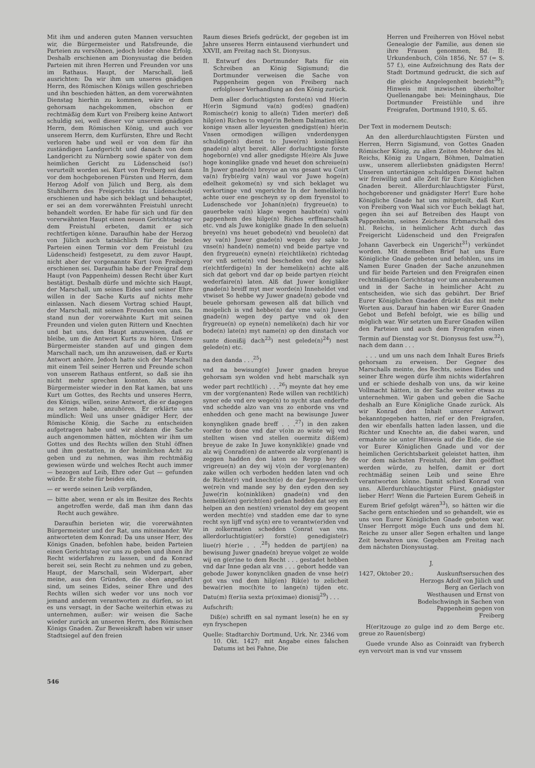Mit ihm und anderen guten Mannen versuchten wir, die Bürgermeister und Ratsfreunde, die Parteien zu versöhnen, jedoch leider ohne Erfolg. Deshalb erschienen am Dionysustag die beiden Parteien mit ihren Herren und Freunden vor uns im Rathaus. Haupt, der Marschall, ließ ausrichten: Da wir ihm um unseres gnädigen Herrn, des Römischen Königs willen geschrieben und ihn beschieden hätten, an dem vorerwähnten Dienstag hierhin zu kommen, wäre er dem gehorsam nachgekommen, obschon er rechtmäßig dem Kurt von Freiberg keine Antwort schuldig sei, weil dieser vor unserem gnädigen Herrn, dem Römischen König, und auch vor unserem Herrn, dem Kurfürsten, Ehre und Recht verloren habe und weil er von dem für ihn zuständigen Landgericht und danach von dem Landgericht zu Nürnberg sowie später von dem heimlichen Gericht zu Lüdenscheid (so!) verurteilt worden sei. Kurt von Freiberg sei dann vor dem hochgeborenen Fürsten und Herrn, dem Herzog Adolf von Jülich und Berg, als dem Stuhlherrn des Freigerichts (zu Lüdenscheid) erschienen und habe sich beklagt und behauptet, er sei an dem vorerwähnten Freistuhl unrecht behandelt worden. Er habe für sich und für den vorerwähnten Haupt einen neuen Gerichtstag vor dem Freistuhl erbeten, damit er sich rechtfertigen könne. Daraufhin habe der Herzog von Jülich auch tatsächlich für die beiden Parteien einen Termin vor dem Freistuhl (zu Lüdenscheid) festgesetzt, zu dem zuvor Haupt, nicht aber der vorgenannte Kurt (von Freiberg) erschienen sei. Daraufhin habe der Freigraf dem Haupt (von Pappenheim) dessen Recht über Kurt bestätigt. Deshalb dürfe und möchte sich Haupt, der Marschall, um seines Eides und seiner Ehre willen in der Sache Kurts auf nichts mehr einlassen. Nach diesem Vortrag schied Haupt, der Marschall, mit seinen Freunden von uns. Da stand nun der vorerwähnte Kurt mit seinen Freunden und vielen guten Rittern und Knechten und bat uns, den Haupt anzuweisen, daß er bleibe, um die Antwort Kurts zu hören. Unsere Bürgermeister standen auf und gingen dem Marschall nach, um ihn anzuweisen, daß er Kurts Antwort anhöre. Jedoch hatte sich der Marschall mit einem Teil seiner Herren und Freunde schon von unserem Rathaus entfernt, so daß sie ihn nicht mehr sprechen konnten. Als unsere Bürgermeister wieder in den Rat kamen, bat uns Kurt um Gottes, des Rechts und unseres Herrn, des Königs, willen, seine Antwort, die er dagegen zu setzen habe, anzuhören. Er erklärte uns mündlich: Weil uns unser gnädiger Herr, der Römische König, die Sache zu entscheiden aufgetragen habe und wir alsdann die Sache auch angenommen hätten, möchten wir ihm um Gottes und des Rechts willen den Stuhl öffnen und ihm gestatten, in der heimlichen Acht zu geben und zu nehmen, was ihm rechtmäßig gewiesen würde und welches Recht auch immer — bezogen auf Leib, Ehre oder Gut — gefunden würde. Er stehe für beides ein,
— er werde seinen Leib verpfänden,
— bitte aber, wenn er als im Besitze des Rechts angetroffen werde, daß man ihm dann das Recht auch gewähre.
Daraufhin berieten wir, die vorerwähnten Bürgermeister und der Rat, uns miteinander. Wir antworteten dem Konrad: Da uns unser Herr, des Königs Gnaden, befohlen habe, beiden Parteien einen Gerichtstag vor uns zu geben und ihnen ihr Recht widerfahren zu lassen, und da Konrad bereit sei, sein Recht zu nehmen und zu geben, Haupt, der Marschall, sein Widerpart, aber meine, aus den Gründen, die oben angeführt sind, um seines Eides, seiner Ehre und des Rechts willen sich weder vor uns noch vor jemand anderem verantworten zu dürfen, so ist es uns versagt, in der Sache weiterhin etwas zu unternehmen, außer: wir weisen die Sache wieder zurück an unseren Herrn, des Römischen Königs Gnaden. Zur Beweiskraft haben wir unser Stadtsiegel auf den freien
Raum dieses Briefs gedrückt, der gegeben ist im Jahre unseres Herrn eintausend vierhundert und XXVII, am Freitag nach St. Dionysus.
II. Entwurf des Dortmunder Rats für ein Schreiben an König Sigismund; die Dortmunder verweisen die Sache von Pappenheim gegen von Freiberg nach erfolgloser Verhandlung an den König zurück.
Dem aller dorluchtigsten forste(n) vnd H(er)n H(er)n Sigmund va(n) god(es) gnad(en) Romische(r) konig to alle(n) Tiden mer(er) deß hilg(en) Riches to vnge(r)n Behem Dalmatien etc. konige vnsen aller leyuesten gnedigst(en) h(er)n Vnsen ormodigen willigen vnderdenygen schuldige(n) dienst to Juwe(rn) koningliken gnade(n) altyt bereit. Aller dorluchtigste forste hogeborn(e) vnd aller gnedigste H(e)re Als Juwe hoge koninglike gnade vnd heuet don schreiue(n) In Juwer gnade(n) breyue an vns gesant wu Coirt va(n) fryb(e)rg va(n) waul vor Juwe hoge(n) edelheit gekome(n) sy vnd sich beklaget wu verkortinge vnd vngerichte In der hemelike(n) achte ouer ene gescheyn sy op dem fryenstol to Ludenschede vor Johan(n)e(n) frygreue(n) to gauerbeke va(n) klage wegen haubte(n) va(n) pappenhem des hilge(n) Riches erffmarschalk etc. vnd als Juwe koniglike gnade In den selue(n) breye(n) vns heuet gebode(n) vnd beuole(n) dat wy va(n) Juwer gnade(n) wegen dey sake to vnse(n) hande(n) neme(n) vnd beide partye vnd den frygreue(n) eyne(n) r(e)chtlike(n) richtedag vor vnß sette(n) vnd bescheden vnd dey sake r(e)chtferdige(n) In der hemelike(n) achte alß sich dat gebort vnd dar op beide partyen r(e)cht wederfaire(n) laten. Alß dat Juwer konigliker gnade(n) breiff myt mer worde(n) Inneheldet vnd vtwiset So hebbe wy Juwer gnade(n) gebode vnd beuele gehorsam gewesen alß dat billich vnd moigelich is vnd hebbe(n) dar vme va(n) Juwer gnade(n) wegen dey partye vnd ok den frygreue(n) op eyne(n) nemelike(n) dach hir vor bode(n) late(n) myt name(n) op den dinstach vor sunte dionißij dach<sup>23</sup>) nest gelede(n)<sup>24</sup>) nest gelede(n) etc.
na den danda . . .<sup>25</sup>)
vnd na bewisung(e) Juwer gnaden breyue gehorsam syn wolden vnd hebt marschalk syn weder part rechtl(ich) . . .<sup>26</sup>) meynte dat hey eme vm der vorg(enanten) Rede willen van rechtl(ich) syner ede vnd ere wege(n) to nycht stan enderfte vnd schedde alzo van vns zo enborde vns vnd enhedden och gene macht na bewisunge Juwer konyngliken gnade breff . . .<sup>27</sup>) in den zaken vorder to done vnd dar v(o)n zo wiste wij vnd stellten wisen vnd stellen ouermitz diß(em) breyue de zake In Juwe konynklik(e) gnade vnd alz wij Conrad(en) de antwerde alz vorg(enant) is zeggen hadden don laten so Reypp hey de vrigreue(n) an dey wij v(o)n der vorg(enanten) zake willen och verboden hedden laten vnd och de Richte(r) vnd knecht(e) de dar Jegenwerdich we(re)n vnd mande sey by den eyden den sey Juwe(r)n ko(ninkliken) gnade(n) vnd den hemelik(en) gericht(en) gedan hedden dat sey em helpen an den nest(en) vrienstol dey em geopent werden mecht(e) vnd stadden eme dar to syne recht syn lijff vnd sy(n) ere to verantw(er)den vnd in zolkermaten schedden Conrat van vns. allerdorluchtigist(er) forst(e) genedigiste(r) liue(r) h(er)e . . .<sup>28</sup>) hedden de partj(en) na bewisung Juwer gnade(n) breyue volget ze wolde wij en g(er)ne to dem Recht . . . gestadet hebben vnd dar Inne gedan alz vns . . . gebort hedde van gebode Juwer konyncliken gnaden de vnse he(r) got vns vnd dem hilg(en) Rik(e) to zelicheit bewa(r)en moc(h)te to lange(n) tijden etc. Datu(m) f(er)ia sexta pr(oximae) dionisij<sup>29</sup>) . . .
Aufschrift:
Diß(e) schrifft en sal nymant lese(n) he en sy eyn fryschepen
Quelle: Stadtarchiv Dortmund, Urk. Nr. 2346 vom 10. Okt. 1427; mit Angabe eines falschen Datums ist bei Fahne, Die
Herren und Freiherren von Hövel nebst Genealogie der Familie, aus denen sie ihre Frauen genommen, Bd. II: Urkundenbuch, Cöln 1856, Nr. 57 (= S. 57 f.), eine Aufzeichnung des Rats der Stadt Dortmund gedruckt, die sich auf die gleiche Angelegenheit bezieht<sup>30</sup>); Hinweis mit inzwischen überholter Quellenangabe bei: Meininghaus, Die Dortmunder Freistühle und ihre Freigrafen, Dortmund 1910, S. 65.
Der Text in modernem Deutsch:
An den allerdurchlauchtigsten Fürsten und Herren, Herrn Sigismund, von Gottes Gnaden Römischer König, zu allen Zeiten Mehrer des hl. Reichs, König zu Ungarn, Böhmen, Dalmatien usw., unserem allerliebsten gnädigsten Herrn! Unseren untertänigen schuldigen Dienst halten wir freiwillig und alle Zeit für Eure Königlichen Gnaden bereit. Allerdurchlauchtigster Fürst, hochgeborener und gnädigster Herr! Eure hohe Königliche Gnade hat uns mitgeteilt, daß Kurt von Freiberg von Waal sich vor Euch beklagt hat, gegen ihn sei auf Betreiben des Haupt von Pappenheim, seines Zeichens Erbmarschall des hl. Reichs, in heimlicher Acht durch das Freigericht Lüdenscheid und den Freigrafen Johann Gaverbeck ein Ungericht<sup>31</sup>) verkündet worden. Mit demselben Brief hat uns Eure Königliche Gnade gebeten und befohlen, uns im Namen Eurer Gnaden der Sache anzunehmen und für beide Parteien und den Freigrafen einen rechtmäßigen Gerichtstag vor uns anzuberaumen und in der Sache in heimlicher Acht zu entscheiden, wie sich das gebührt. Der Brief Eurer Königlichen Gnaden drückt das mit mehr Worten aus. Darauf hin haben wir Eurer Gnaden Gebot und Befehl befolgt, wie es billig und möglich war. Wir setzten um Eurer Gnaden willen den Parteien und auch dem Freigrafen einen Termin auf Dienstag vor St. Dionysus fest usw.<sup>32</sup>), nach dem dann . . .
. . . und um uns nach dem Inhalt Eures Briefs gehorsam zu erweisen. Der Gegner des Marschalls meinte, des Rechts, seines Eides und seiner Ehre wegen dürfe ihm nichts widerfahren und er schiede deshalb von uns, da wir keine Vollmacht hätten, in der Sache weiter etwas zu unternehmen. Wir gaben und geben die Sache deshalb an Eure Königliche Gnade zurück. Als wir Konrad den Inhalt unserer Antwort bekanntgegeben hatten, rief er den Freigrafen, den wir ebenfalls hatten laden lassen, und die Richter und Knechte an, die dabei waren, und ermahnte sie unter Hinweis auf die Eide, die sie vor Eurer Königlichen Gnade und vor der heimlichen Gerichtsbarkeit geleistet hatten, ihm vor dem nächsten Freistuhl, der ihm geöffnet werden würde, zu helfen, damit er dort rechtmäßig seinen Leib und seine Ehre verantworten könne. Damit schied Konrad von uns. Allerdurchlauchtigster Fürst, gnädigster lieber Herr! Wenn die Parteien Eurem Geheiß in Eurem Brief gefolgt wären<sup>33</sup>), so hätten wir die Sache gern entschieden und so gehandelt, wie es uns von Eurer Königlichen Gnade geboten war. Unser Herrgott möge Euch uns und dem hl. Reiche zu unser aller Segen erhalten und lange Zeit bewahren usw. Gegeben am Freitag nach dem nächsten Dionysustag.
J.
1427, Oktober 20.: Auskunftsersuchen des Herzogs Adolf von Jülich und Berg an Gerlach von Westhausen und Ernst von Bodelschwingh in Sachen von Pappenheim gegen von Freiberg
H(er)tzouge zo gulge ind zo dem Berge etc. greue zo Rauen(sberg)
Guede vrunde Also as Coinraidt van fryberch eyn vervoirt man is vnd vur vnssem
546